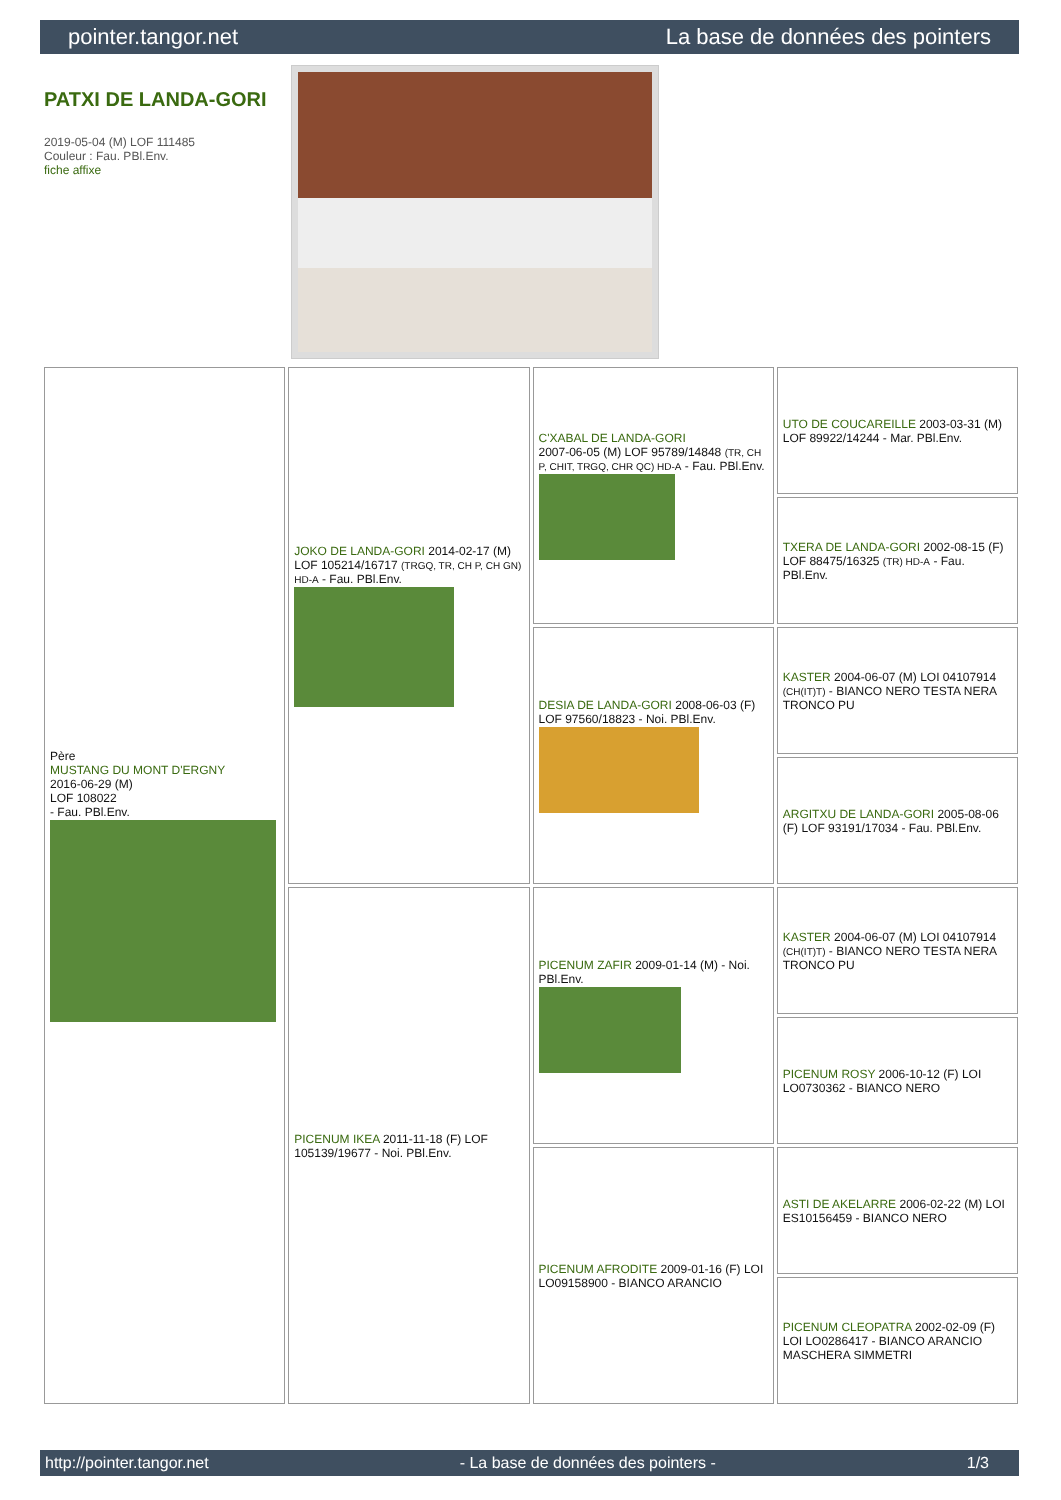pointer.tangor.net La base de données des pointers
PATXI DE LANDA-GORI
2019-05-04 (M) LOF 111485
Couleur : Fau. PBl.Env.
fiche affixe
| Père MUSTANG DU MONT D'ERGNY 2016-06-29 (M) LOF 108022 - Fau. PBl.Env. | JOKO DE LANDA-GORI 2014-02-17 (M) LOF 105214/16717 (TRGQ, TR, CH P, CH GN) HD-A - Fau. PBl.Env. | C'XABAL DE LANDA-GORI 2007-06-05 (M) LOF 95789/14848 (TR, CH P, CHIT, TRGQ, CHR QC) HD-A - Fau. PBl.Env. | UTO DE COUCAREILLE 2003-03-31 (M) LOF 89922/14244 - Mar. PBl.Env. |
| | | | TXERA DE LANDA-GORI 2002-08-15 (F) LOF 88475/16325 (TR) HD-A - Fau. PBl.Env. |
| | | DESIA DE LANDA-GORI 2008-06-03 (F) LOF 97560/18823 - Noi. PBl.Env. | KASTER 2004-06-07 (M) LOI 04107914 (CH(IT)T) - BIANCO NERO TESTA NERA TRONCO PU |
| | | | ARGITXU DE LANDA-GORI 2005-08-06 (F) LOF 93191/17034 - Fau. PBl.Env. |
| | PICENUM IKEA 2011-11-18 (F) LOF 105139/19677 - Noi. PBl.Env. | PICENUM ZAFIR 2009-01-14 (M) - Noi. PBl.Env. | KASTER 2004-06-07 (M) LOI 04107914 (CH(IT)T) - BIANCO NERO TESTA NERA TRONCO PU |
| | | | PICENUM ROSY 2006-10-12 (F) LOI LO0730362 - BIANCO NERO |
| | | PICENUM AFRODITE 2009-01-16 (F) LOI LO09158900 - BIANCO ARANCIO | ASTI DE AKELARRE 2006-02-22 (M) LOI ES10156459 - BIANCO NERO |
| | | | PICENUM CLEOPATRA 2002-02-09 (F) LOI LO0286417 - BIANCO ARANCIO MASCHERA SIMMETRI |
http://pointer.tangor.net - La base de données des pointers - 1/3